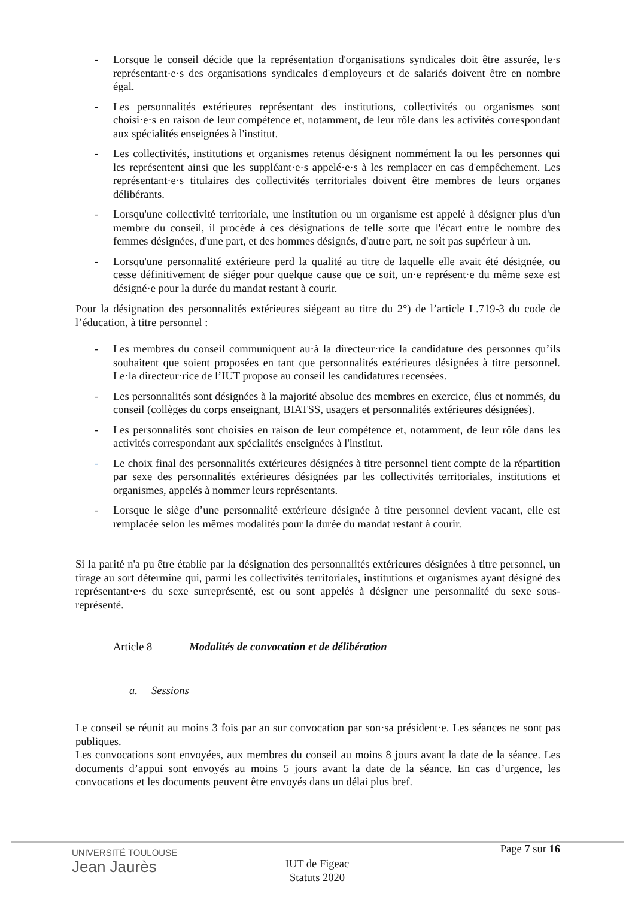- Lorsque le conseil décide que la représentation d'organisations syndicales doit être assurée, le·s représentant·e·s des organisations syndicales d'employeurs et de salariés doivent être en nombre égal.
- Les personnalités extérieures représentant des institutions, collectivités ou organismes sont choisi·e·s en raison de leur compétence et, notamment, de leur rôle dans les activités correspondant aux spécialités enseignées à l'institut.
- Les collectivités, institutions et organismes retenus désignent nommément la ou les personnes qui les représentent ainsi que les suppléant·e·s appelé·e·s à les remplacer en cas d'empêchement. Les représentant·e·s titulaires des collectivités territoriales doivent être membres de leurs organes délibérants.
- Lorsqu'une collectivité territoriale, une institution ou un organisme est appelé à désigner plus d'un membre du conseil, il procède à ces désignations de telle sorte que l'écart entre le nombre des femmes désignées, d'une part, et des hommes désignés, d'autre part, ne soit pas supérieur à un.
- Lorsqu'une personnalité extérieure perd la qualité au titre de laquelle elle avait été désignée, ou cesse définitivement de siéger pour quelque cause que ce soit, un·e représent·e du même sexe est désigné·e pour la durée du mandat restant à courir.
Pour la désignation des personnalités extérieures siégeant au titre du 2°) de l’article L.719-3 du code de l’éducation, à titre personnel :
- Les membres du conseil communiquent au·à la directeur·rice la candidature des personnes qu’ils souhaitent que soient proposées en tant que personnalités extérieures désignées à titre personnel. Le·la directeur·rice de l’IUT propose au conseil les candidatures recensées.
- Les personnalités sont désignées à la majorité absolue des membres en exercice, élus et nommés, du conseil (collèges du corps enseignant, BIATSS, usagers et personnalités extérieures désignées).
- Les personnalités sont choisies en raison de leur compétence et, notamment, de leur rôle dans les activités correspondant aux spécialités enseignées à l'institut.
- Le choix final des personnalités extérieures désignées à titre personnel tient compte de la répartition par sexe des personnalités extérieures désignées par les collectivités territoriales, institutions et organismes, appelés à nommer leurs représentants.
- Lorsque le siège d’une personnalité extérieure désignée à titre personnel devient vacant, elle est remplacée selon les mêmes modalités pour la durée du mandat restant à courir.
Si la parité n'a pu être établie par la désignation des personnalités extérieures désignées à titre personnel, un tirage au sort détermine qui, parmi les collectivités territoriales, institutions et organismes ayant désigné des représentant·e·s du sexe surreprésenté, est ou sont appelés à désigner une personnalité du sexe sous-représenté.
Article 8 Modalités de convocation et de délibération
a. Sessions
Le conseil se réunit au moins 3 fois par an sur convocation par son·sa président·e. Les séances ne sont pas publiques.
Les convocations sont envoyées, aux membres du conseil au moins 8 jours avant la date de la séance. Les documents d’appui sont envoyés au moins 5 jours avant la date de la séance. En cas d’urgence, les convocations et les documents peuvent être envoyés dans un délai plus bref.
UNIVERSITÉ TOULOUSE
Jean Jaurès
Page 7 sur 16
IUT de Figeac
Statuts 2020